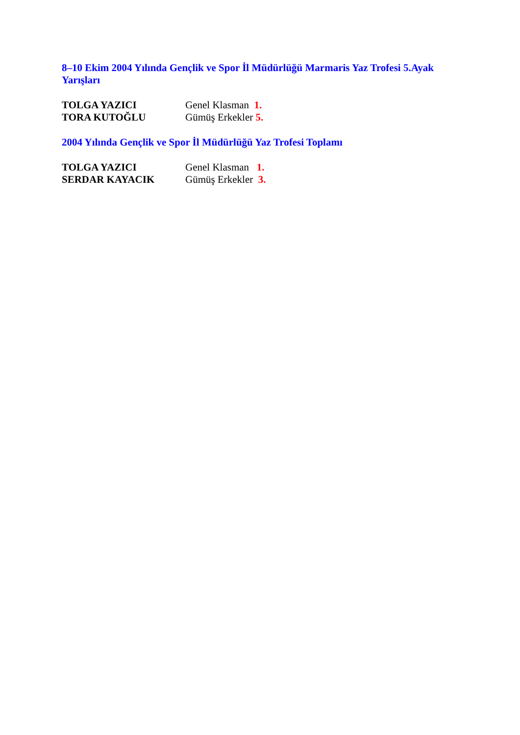8–10 Ekim 2004 Yılında Gençlik ve Spor İl Müdürlüğü Marmaris Yaz Trofesi 5.Ayak Yarışları
TOLGA YAZICI Genel Klasman 1.
TORA KUTOĞLU Gümüş Erkekler 5.
2004 Yılında Gençlik ve Spor İl Müdürlüğü Yaz Trofesi Toplamı
TOLGA YAZICI Genel Klasman 1.
SERDAR KAYACIK Gümüş Erkekler 3.